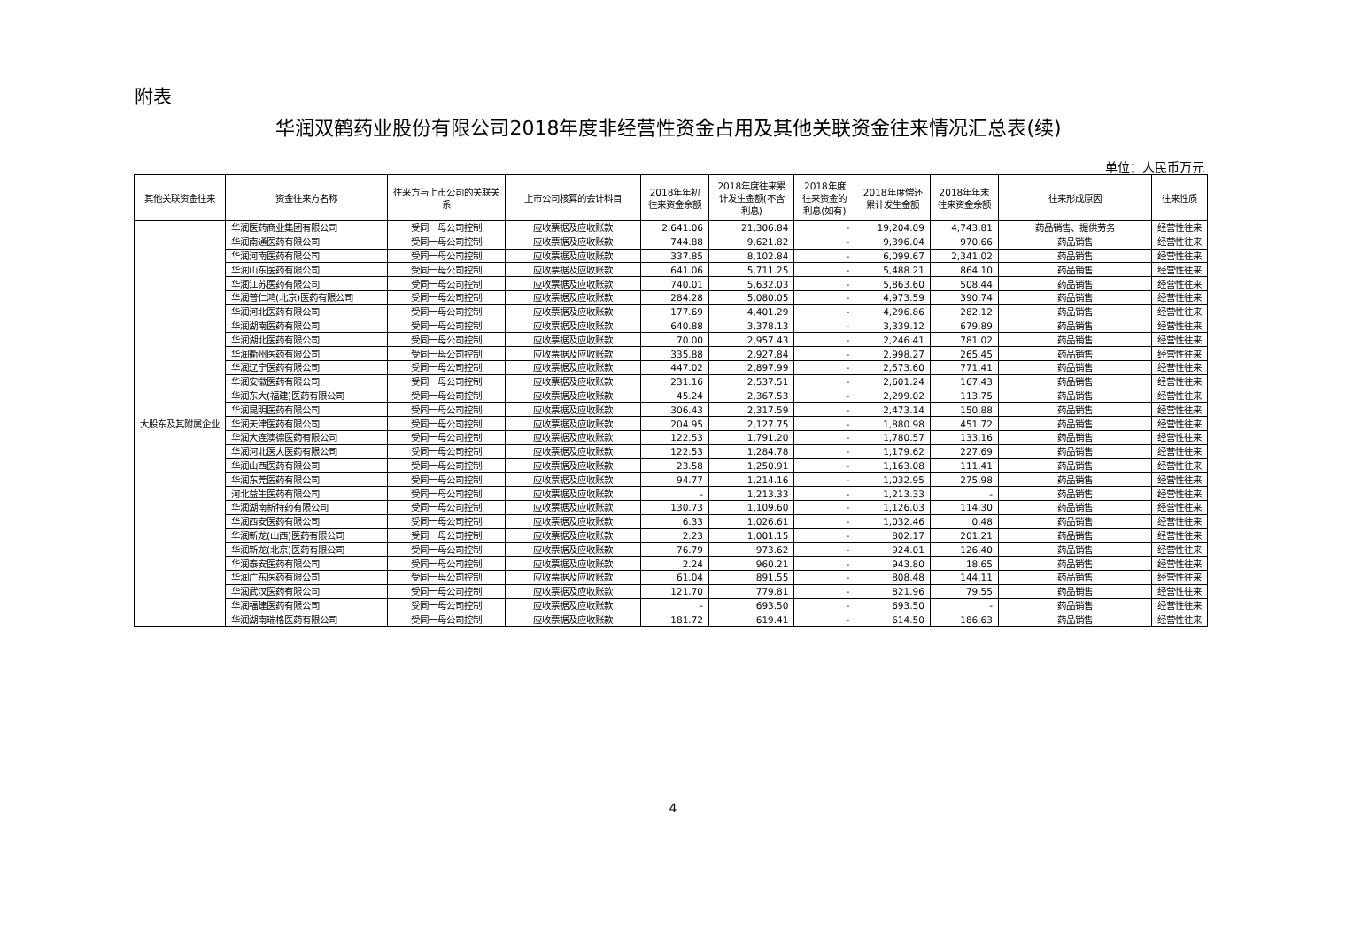附表
华润双鹤药业股份有限公司2018年度非经营性资金占用及其他关联资金往来情况汇总表(续)
单位：人民币万元
| 其他关联资金往来 | 资金往来方名称 | 往来方与上市公司的关联关系 | 上市公司核算的会计科目 | 2018年年初往来资金余额 | 2018年度往来累计发生金额(不含利息) | 2018年度往来资金的利息(如有) | 2018年度偿还累计发生金额 | 2018年年末往来资金余额 | 往来形成原因 | 往来性质 |
| --- | --- | --- | --- | --- | --- | --- | --- | --- | --- | --- |
| 大股东及其附属企业 | 华润医药商业集团有限公司 | 受同一母公司控制 | 应收票据及应收账款 | 2,641.06 | 21,306.84 | - | 19,204.09 | 4,743.81 | 药品销售、提供劳务 | 经营性往来 |
| | 华润南通医药有限公司 | 受同一母公司控制 | 应收票据及应收账款 | 744.88 | 9,621.82 | - | 9,396.04 | 970.66 | 药品销售 | 经营性往来 |
| | 华润河南医药有限公司 | 受同一母公司控制 | 应收票据及应收账款 | 337.85 | 8,102.84 | - | 6,099.67 | 2,341.02 | 药品销售 | 经营性往来 |
| | 华润山东医药有限公司 | 受同一母公司控制 | 应收票据及应收账款 | 641.06 | 5,711.25 | - | 5,488.21 | 864.10 | 药品销售 | 经营性往来 |
| | 华润江苏医药有限公司 | 受同一母公司控制 | 应收票据及应收账款 | 740.01 | 5,632.03 | - | 5,863.60 | 508.44 | 药品销售 | 经营性往来 |
| | 华润普仁鸿(北京)医药有限公司 | 受同一母公司控制 | 应收票据及应收账款 | 284.28 | 5,080.05 | - | 4,973.59 | 390.74 | 药品销售 | 经营性往来 |
| | 华润河北医药有限公司 | 受同一母公司控制 | 应收票据及应收账款 | 177.69 | 4,401.29 | - | 4,296.86 | 282.12 | 药品销售 | 经营性往来 |
| | 华润湖南医药有限公司 | 受同一母公司控制 | 应收票据及应收账款 | 640.88 | 3,378.13 | - | 3,339.12 | 679.89 | 药品销售 | 经营性往来 |
| | 华润湖北医药有限公司 | 受同一母公司控制 | 应收票据及应收账款 | 70.00 | 2,957.43 | - | 2,246.41 | 781.02 | 药品销售 | 经营性往来 |
| | 华润衢州医药有限公司 | 受同一母公司控制 | 应收票据及应收账款 | 335.88 | 2,927.84 | - | 2,998.27 | 265.45 | 药品销售 | 经营性往来 |
| | 华润辽宁医药有限公司 | 受同一母公司控制 | 应收票据及应收账款 | 447.02 | 2,897.99 | - | 2,573.60 | 771.41 | 药品销售 | 经营性往来 |
| | 华润安徽医药有限公司 | 受同一母公司控制 | 应收票据及应收账款 | 231.16 | 2,537.51 | - | 2,601.24 | 167.43 | 药品销售 | 经营性往来 |
| | 华润东大(福建)医药有限公司 | 受同一母公司控制 | 应收票据及应收账款 | 45.24 | 2,367.53 | - | 2,299.02 | 113.75 | 药品销售 | 经营性往来 |
| | 华润昆明医药有限公司 | 受同一母公司控制 | 应收票据及应收账款 | 306.43 | 2,317.59 | - | 2,473.14 | 150.88 | 药品销售 | 经营性往来 |
| | 华润天津医药有限公司 | 受同一母公司控制 | 应收票据及应收账款 | 204.95 | 2,127.75 | - | 1,880.98 | 451.72 | 药品销售 | 经营性往来 |
| | 华润大连澳德医药有限公司 | 受同一母公司控制 | 应收票据及应收账款 | 122.53 | 1,791.20 | - | 1,780.57 | 133.16 | 药品销售 | 经营性往来 |
| | 华润河北医大医药有限公司 | 受同一母公司控制 | 应收票据及应收账款 | 122.53 | 1,284.78 | - | 1,179.62 | 227.69 | 药品销售 | 经营性往来 |
| | 华润山西医药有限公司 | 受同一母公司控制 | 应收票据及应收账款 | 23.58 | 1,250.91 | - | 1,163.08 | 111.41 | 药品销售 | 经营性往来 |
| | 华润东莞医药有限公司 | 受同一母公司控制 | 应收票据及应收账款 | 94.77 | 1,214.16 | - | 1,032.95 | 275.98 | 药品销售 | 经营性往来 |
| | 河北益生医药有限公司 | 受同一母公司控制 | 应收票据及应收账款 | - | 1,213.33 | - | 1,213.33 | - | 药品销售 | 经营性往来 |
| | 华润湖南新特药有限公司 | 受同一母公司控制 | 应收票据及应收账款 | 130.73 | 1,109.60 | - | 1,126.03 | 114.30 | 药品销售 | 经营性往来 |
| | 华润西安医药有限公司 | 受同一母公司控制 | 应收票据及应收账款 | 6.33 | 1,026.61 | - | 1,032.46 | 0.48 | 药品销售 | 经营性往来 |
| | 华润新龙(山西)医药有限公司 | 受同一母公司控制 | 应收票据及应收账款 | 2.23 | 1,001.15 | - | 802.17 | 201.21 | 药品销售 | 经营性往来 |
| | 华润新龙(北京)医药有限公司 | 受同一母公司控制 | 应收票据及应收账款 | 76.79 | 973.62 | - | 924.01 | 126.40 | 药品销售 | 经营性往来 |
| | 华润泰安医药有限公司 | 受同一母公司控制 | 应收票据及应收账款 | 2.24 | 960.21 | - | 943.80 | 18.65 | 药品销售 | 经营性往来 |
| | 华润广东医药有限公司 | 受同一母公司控制 | 应收票据及应收账款 | 61.04 | 891.55 | - | 808.48 | 144.11 | 药品销售 | 经营性往来 |
| | 华润武汉医药有限公司 | 受同一母公司控制 | 应收票据及应收账款 | 121.70 | 779.81 | - | 821.96 | 79.55 | 药品销售 | 经营性往来 |
| | 华润福建医药有限公司 | 受同一母公司控制 | 应收票据及应收账款 | - | 693.50 | - | 693.50 | - | 药品销售 | 经营性往来 |
| | 华润湖南瑞格医药有限公司 | 受同一母公司控制 | 应收票据及应收账款 | 181.72 | 619.41 | - | 614.50 | 186.63 | 药品销售 | 经营性往来 |
4